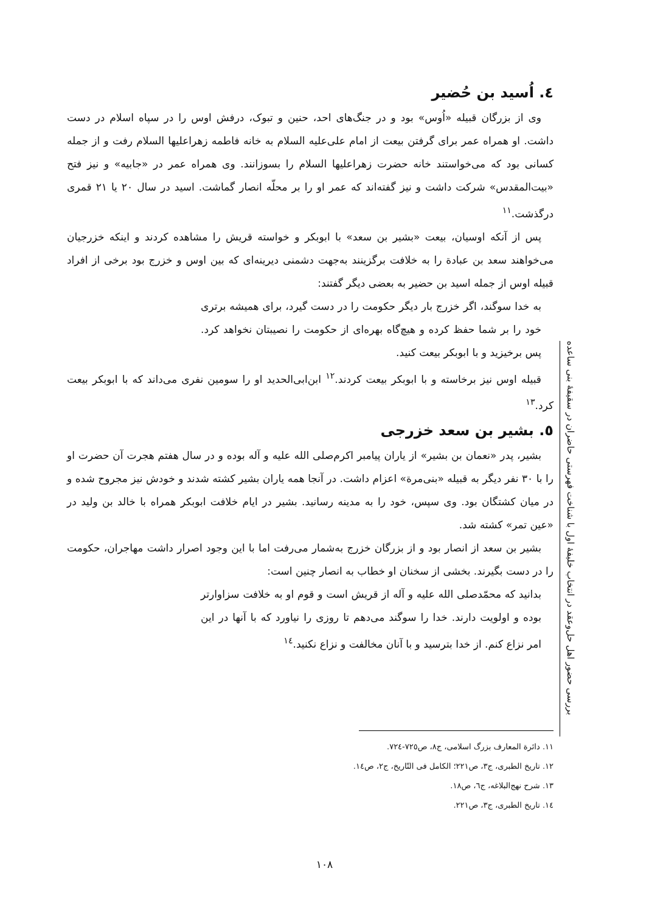٤. اُسید بن حُضیر
وی از بزرگان قبیله «اُوس» بود و در جنگ‌های احد، حنین و تبوک، درفش اوس را در سپاه اسلام در دست داشت. او همراه عمر برای گرفتن بیعت از امام علی‌علیه السلام به خانه فاطمه زهراعلیها السلام رفت و از جمله کسانی بود که می‌خواستند خانه حضرت زهراعلیها السلام را بسوزانند. وی همراه عمر در «جابیه» و نیز فتح «بیت‌المقدس» شرکت داشت و نیز گفته‌اند که عمر او را بر محلّه انصار گماشت. اسید در سال ۲۰ یا ۲۱ قمری درگذشت.<sup>١١</sup>
پس از آنکه اوسیان، بیعت «بشیر بن سعد» با ابوبکر و خواسته قریش را مشاهده کردند و اینکه خزرجیان می‌خواهند سعد بن عبادة را به خلافت برگزینند به‌جهت دشمنی دیرینه‌ای که بین اوس و خزرج بود برخی از افراد قبیله اوس از جمله اسید بن حضیر به بعضی دیگر گفتند:
به خدا سوگند، اگر خزرج بار دیگر حکومت را در دست گیرد، برای همیشه برتری خود را بر شما حفظ کرده و هیچ‌گاه بهره‌ای از حکومت را نصیبتان نخواهد کرد. پس برخیزید و با ابوبکر بیعت کنید.
قبیله اوس نیز برخاسته و با ابوبکر بیعت کردند.<sup>١٢</sup> ابن‌ابی‌الحدید او را سومین نفری می‌داند که با ابوبکر بیعت کرد.<sup>١٣</sup>
٥. بشیر بن سعد خزرجی
بشیر، پدر «نعمان بن بشیر» از یاران پیامبر اکرم‌صلی الله علیه و آله بوده و در سال هفتم هجرت آن حضرت او را با ۳۰ نفر دیگر به قبیله «بنی‌مرة» اعزام داشت. در آنجا همه یاران بشیر کشته شدند و خودش نیز مجروح شده و در میان کشتگان بود. وی سپس، خود را به مدینه رسانید. بشیر در ایام خلافت ابوبکر همراه با خالد بن ولید در «عین تمر» کشته شد.
بشیر بن سعد از انصار بود و از بزرگان خزرج به‌شمار می‌رفت اما با این وجود اصرار داشت مهاجران، حکومت را در دست بگیرند. بخشی از سخنان او خطاب به انصار چنین است:
بدانید که محمّدصلی الله علیه و آله از قریش است و قوم او به خلافت سزاوارتر بوده و اولویت دارند. خدا را سوگند می‌دهم تا روزی را نیاورد که با آنها در این امر نزاع کنم. از خدا بترسید و با آنان مخالفت و نزاع نکنید.<sup>١٤</sup>
بررسی حضور اهل حل‌وعقد در انتخاب خلیفهٔ اول با شناخت فهرستی حاضران در سقیفهٔ بنی ساعده
١١. دائرة المعارف بزرگ اسلامی، ج٨، ص٧٢٥-٧٢٤.
١٢. تاریخ الطبری، ج٣، ص٢٢١؛ الکامل فی التّاریخ، ج٢، ص١٤.
١٣. شرح نهج‌البلاغه، ج٦، ص١٨.
١٤. تاریخ الطبری، ج٣، ص٢٢١.
١٠٨